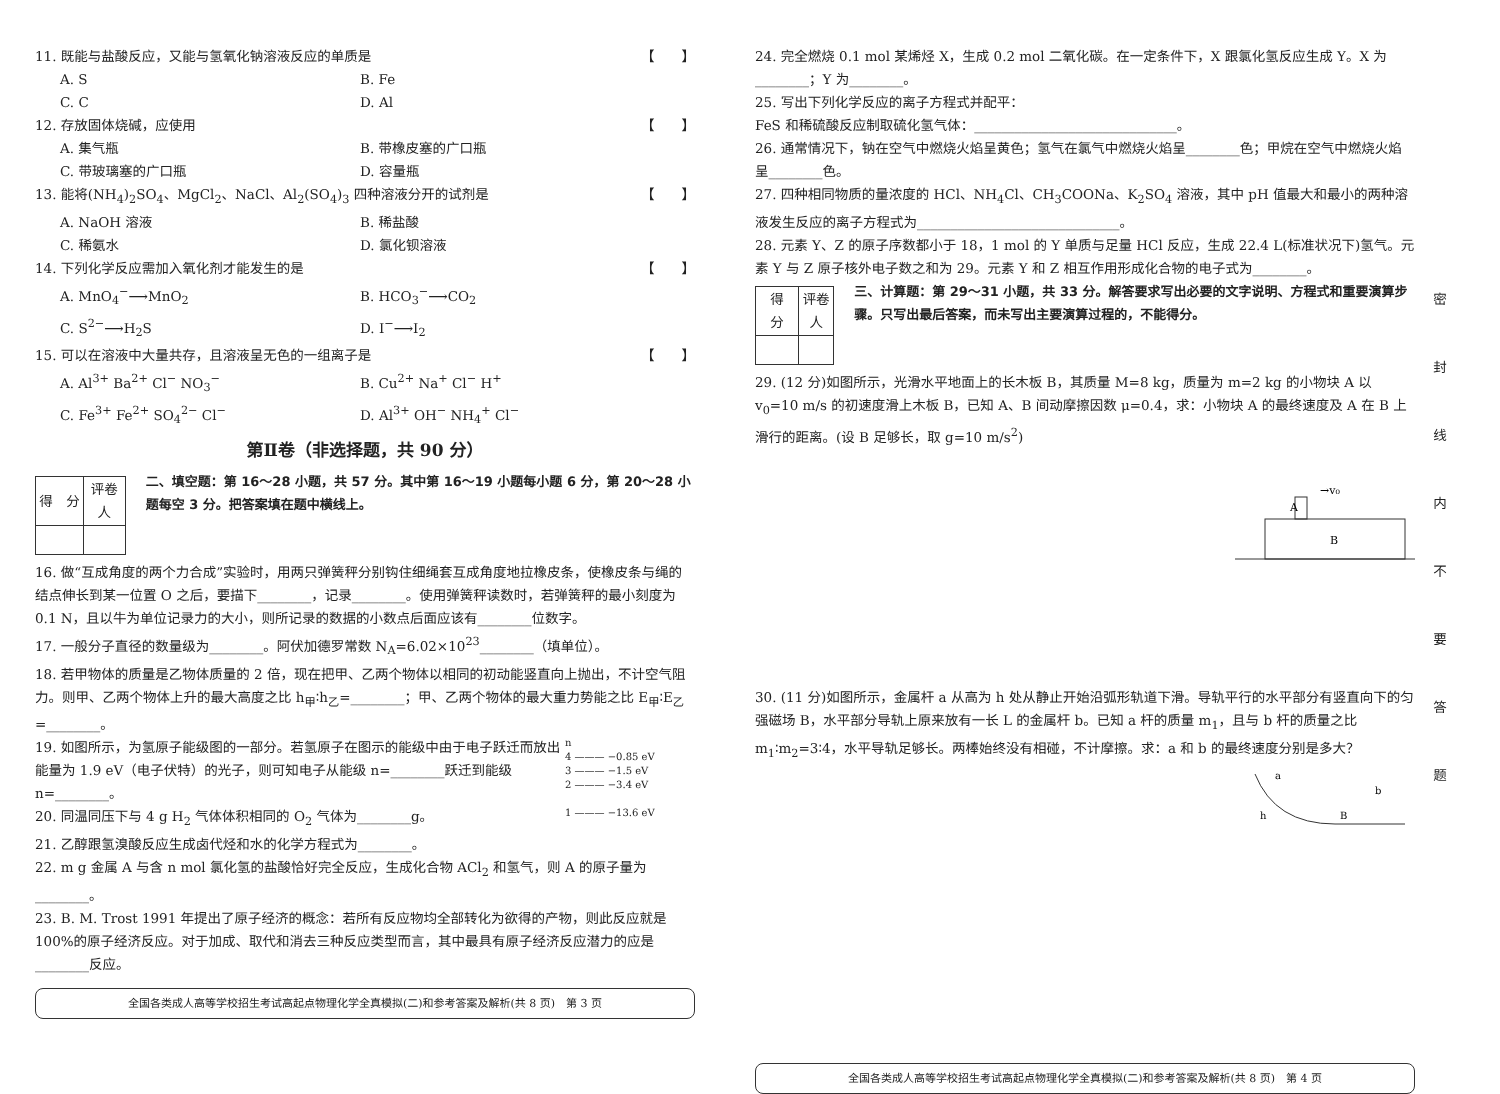11. 既能与盐酸反应，又能与氢氧化钠溶液反应的单质是 【　　】
A. S B. Fe
C. C D. Al
12. 存放固体烧碱，应使用 【　　】
A. 集气瓶 B. 带橡皮塞的广口瓶
C. 带玻璃塞的广口瓶 D. 容量瓶
13. 能将(NH<sub>4</sub>)<sub>2</sub>SO<sub>4</sub>、MgCl<sub>2</sub>、NaCl、Al<sub>2</sub>(SO<sub>4</sub>)<sub>3</sub> 四种溶液分开的试剂是 【　　】
A. NaOH 溶液 B. 稀盐酸
C. 稀氨水 D. 氯化钡溶液
14. 下列化学反应需加入氧化剂才能发生的是 【　　】
A. MnO<sub>4</sub><sup>−</sup>⟶MnO<sub>2</sub> B. HCO<sub>3</sub><sup>−</sup>⟶CO<sub>2</sub>
C. S<sup>2−</sup>⟶H<sub>2</sub>S D. I<sup>−</sup>⟶I<sub>2</sub>
15. 可以在溶液中大量共存，且溶液呈无色的一组离子是 【　　】
A. Al<sup>3+</sup> Ba<sup>2+</sup> Cl<sup>−</sup> NO<sub>3</sub><sup>−</sup> B. Cu<sup>2+</sup> Na<sup>+</sup> Cl<sup>−</sup> H<sup>+</sup>
C. Fe<sup>3+</sup> Fe<sup>2+</sup> SO<sub>4</sub><sup>2−</sup> Cl<sup>−</sup> D. Al<sup>3+</sup> OH<sup>−</sup> NH<sub>4</sub><sup>+</sup> Cl<sup>−</sup>
第Ⅱ卷（非选择题，共 90 分）
| 得 分 | 评卷人 |
二、填空题：第 16～28 小题，共 57 分。其中第 16～19 小题每小题 6 分，第 20～28 小题每空 3 分。把答案填在题中横线上。
16. 做“互成角度的两个力合成”实验时，用两只弹簧秤分别钩住细绳套互成角度地拉橡皮条，使橡皮条与绳的结点伸长到某一位置 O 之后，要描下________，记录________。使用弹簧秤读数时，若弹簧秤的最小刻度为 0.1 N，且以牛为单位记录力的大小，则所记录的数据的小数点后面应该有________位数字。
17. 一般分子直径的数量级为________。阿伏加德罗常数 N<sub>A</sub>=6.02×10<sup>23</sup>________（填单位）。
18. 若甲物体的质量是乙物体质量的 2 倍，现在把甲、乙两个物体以相同的初动能竖直向上抛出，不计空气阻力。则甲、乙两个物体上升的最大高度之比 h<sub>甲</sub>∶h<sub>乙</sub>=________；甲、乙两个物体的最大重力势能之比 E<sub>甲</sub>∶E<sub>乙</sub>=________。
n
4 ——— −0.85 eV
3 ——— −1.5 eV
2 ——— −3.4 eV
1 ——— −13.6 eV
19. 如图所示，为氢原子能级图的一部分。若氢原子在图示的能级中由于电子跃迁而放出能量为 1.9 eV（电子伏特）的光子，则可知电子从能级 n=________跃迁到能级 n=________。
20. 同温同压下与 4 g H<sub>2</sub> 气体体积相同的 O<sub>2</sub> 气体为________g。
21. 乙醇跟氢溴酸反应生成卤代烃和水的化学方程式为________。
22. m g 金属 A 与含 n mol 氯化氢的盐酸恰好完全反应，生成化合物 ACl<sub>2</sub> 和氢气，则 A 的原子量为________。
23. B. M. Trost 1991 年提出了原子经济的概念：若所有反应物均全部转化为欲得的产物，则此反应就是 100%的原子经济反应。对于加成、取代和消去三种反应类型而言，其中最具有原子经济反应潜力的应是________反应。
全国各类成人高等学校招生考试高起点物理化学全真模拟(二)和参考答案及解析(共 8 页)　第 3 页
24. 完全燃烧 0.1 mol 某烯烃 X，生成 0.2 mol 二氧化碳。在一定条件下，X 跟氯化氢反应生成 Y。X 为________；Y 为________。
25. 写出下列化学反应的离子方程式并配平：
FeS 和稀硫酸反应制取硫化氢气体：______________________________。
26. 通常情况下，钠在空气中燃烧火焰呈黄色；氢气在氯气中燃烧火焰呈________色；甲烷在空气中燃烧火焰呈________色。
27. 四种相同物质的量浓度的 HCl、NH<sub>4</sub>Cl、CH<sub>3</sub>COONa、K<sub>2</sub>SO<sub>4</sub> 溶液，其中 pH 值最大和最小的两种溶液发生反应的离子方程式为______________________________。
28. 元素 Y、Z 的原子序数都小于 18，1 mol 的 Y 单质与足量 HCl 反应，生成 22.4 L(标准状况下)氢气。元素 Y 与 Z 原子核外电子数之和为 29。元素 Y 和 Z 相互作用形成化合物的电子式为________。
| 得 分 | 评卷人 |
三、计算题：第 29～31 小题，共 33 分。解答要求写出必要的文字说明、方程式和重要演算步骤。只写出最后答案，而未写出主要演算过程的，不能得分。
29. (12 分)如图所示，光滑水平地面上的长木板 B，其质量 M=8 kg，质量为 m=2 kg 的小物块 A 以 v<sub>0</sub>=10 m/s 的初速度滑上木板 B，已知 A、B 间动摩擦因数 μ=0.4，求：小物块 A 的最终速度及 A 在 B 上滑行的距离。(设 B 足够长，取 g=10 m/s<sup>2</sup>)
A
B
→v₀
30. (11 分)如图所示，金属杆 a 从高为 h 处从静止开始沿弧形轨道下滑。导轨平行的水平部分有竖直向下的匀强磁场 B，水平部分导轨上原来放有一长 L 的金属杆 b。已知 a 杆的质量 m<sub>1</sub>，且与 b 杆的质量之比 m<sub>1</sub>∶m<sub>2</sub>=3∶4，水平导轨足够长。两棒始终没有相碰，不计摩擦。求：a 和 b 的最终速度分别是多大？
a
b
B
h
全国各类成人高等学校招生考试高起点物理化学全真模拟(二)和参考答案及解析(共 8 页)　第 4 页
密
封
线
内
不
要
答
题